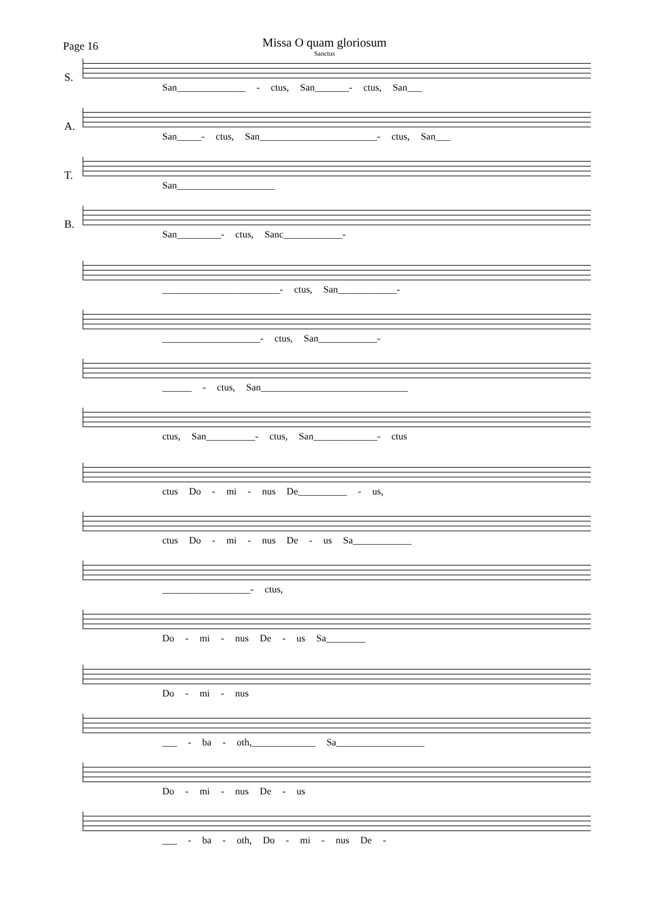Missa O quam gloriosum
Sanctus
Page 16
S.
San______________ - ctus, San_______- ctus, San___
A.
San_____- ctus, San________________________- ctus, San___
T.
San____________________
B.
San_________- ctus, Sanc____________-
________________________- ctus, San____________-
____________________- ctus, San____________-
______ - ctus, San______________________________
ctus, San__________- ctus, San_____________- ctus
ctus Do - mi - nus De__________ - us,
ctus Do - mi - nus De - us Sa____________
__________________- ctus,
Do - mi - nus De - us Sa________
Do - mi - nus
___ - ba - oth,_____________ Sa__________________
Do - mi - nus De - us
___ - ba - oth, Do - mi - nus De -